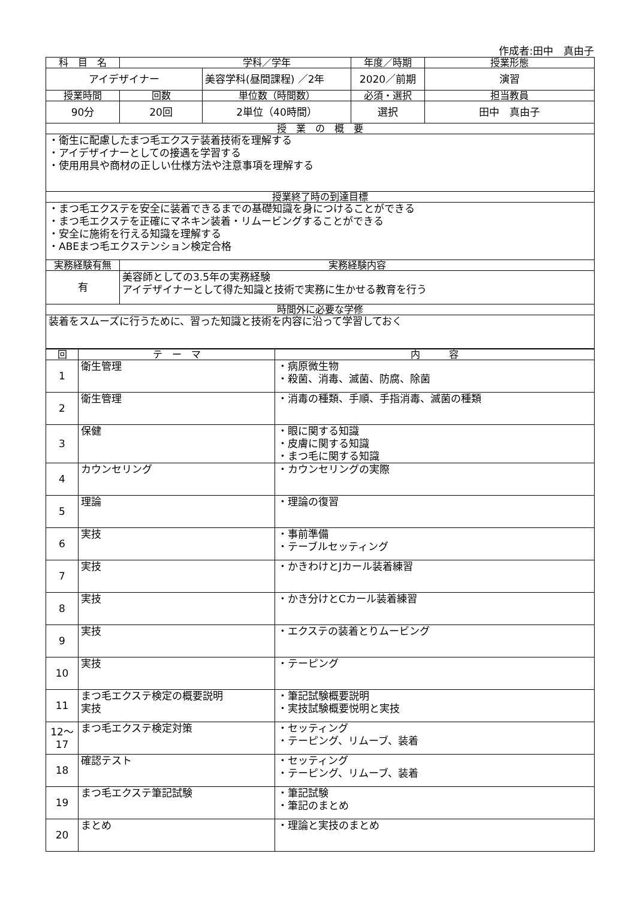作成者:田中　真由子
| 科 目 名 | 学科／学年 | | 年度／時期 | 授業形態 |
| --- | --- | --- | --- | --- |
| アイデザイナー | | 美容学科(昼間課程) ／2年 | 2020／前期 | 演習 |
| 授業時間 | 回数 | 単位数（時間数） | 必須・選択 | 担当教員 |
| 90分 | 20回 | 2単位（40時間） | 選択 | 田中 真由子 |
| 授 業 の 概 要 | | | | |
| ・衛生に配慮したまつ毛エクステ装着技術を理解する ・アイデザイナーとしての接遇を学習する ・使用用具や商材の正しい仕様方法や注意事項を理解する | | | | |
| 授業終了時の到達目標 | | | | |
| ・まつ毛エクステを安全に装着できるまでの基礎知識を身につけることができる ・まつ毛エクステを正確にマネキン装着・リムービングすることができる ・安全に施術を行える知識を理解する ・ABEまつ毛エクステンション検定合格 | | | | |
| 実務経験有無 | 実務経験内容 | | | |
| 有 | 美容師としての3.5年の実務経験 アイデザイナーとして得た知識と技術で実務に生かせる教育を行う | | | |
| 時間外に必要な学修 | | | | |
| 装着をスムーズに行うために、習った知識と技術を内容に沿って学習しておく | | | | |
| 回 | テ ー マ | 内 容 |
| --- | --- | --- |
| 1 | 衛生管理 | ・病原微生物 ・殺菌、消毒、滅菌、防腐、除菌 |
| 2 | 衛生管理 | ・消毒の種類、手順、手指消毒、滅菌の種類 |
| 3 | 保健 | ・眼に関する知識 ・皮膚に関する知識 ・まつ毛に関する知識 |
| 4 | カウンセリング | ・カウンセリングの実際 |
| 5 | 理論 | ・理論の復習 |
| 6 | 実技 | ・事前準備 ・テーブルセッティング |
| 7 | 実技 | ・かきわけとJカール装着練習 |
| 8 | 実技 | ・かき分けとCカール装着練習 |
| 9 | 実技 | ・エクステの装着とりムービング |
| 10 | 実技 | ・テーピング |
| 11 | まつ毛エクステ検定の概要説明 実技 | ・筆記試験概要説明 ・実技試験概要悦明と実技 |
| 12～ 17 | まつ毛エクステ検定対策 | ・セッティング ・テーピング、リムーブ、装着 |
| 18 | 確認テスト | ・セッティング ・テーピング、リムーブ、装着 |
| 19 | まつ毛エクステ筆記試験 | ・筆記試験 ・筆記のまとめ |
| 20 | まとめ | ・理論と実技のまとめ |